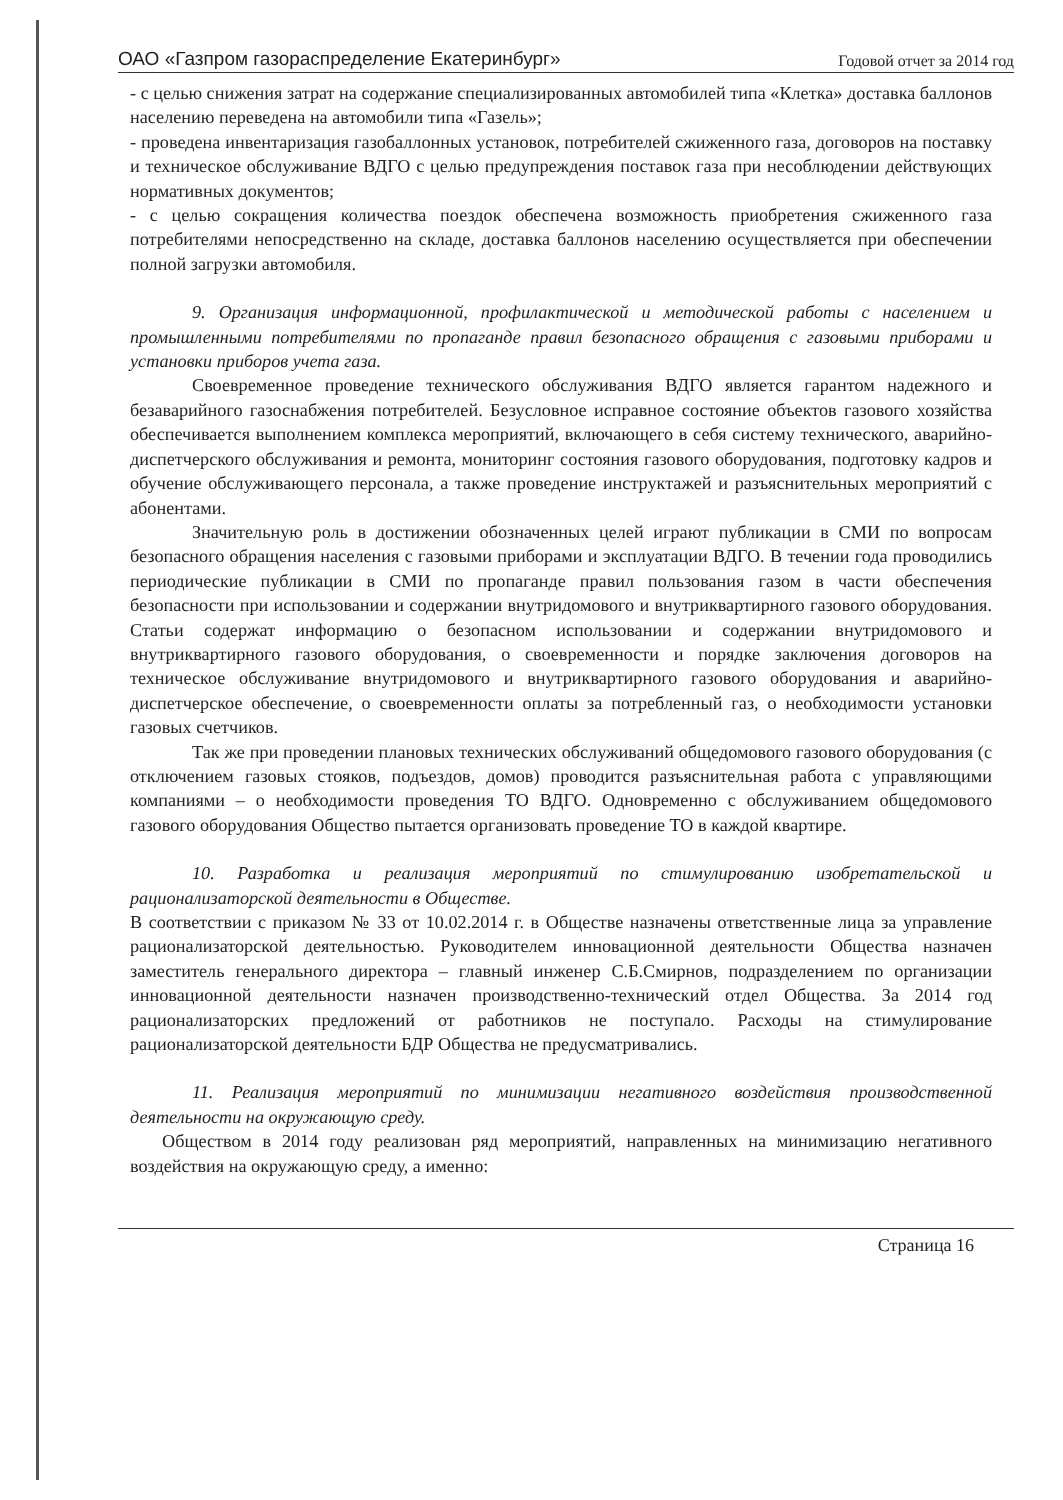ОАО «Газпром газораспределение Екатеринбург» Годовой отчет за 2014 год
- с целью снижения затрат на содержание специализированных автомобилей типа «Клетка» доставка баллонов населению переведена на автомобили типа «Газель»;
- проведена инвентаризация газобаллонных установок, потребителей сжиженного газа, договоров на поставку и техническое обслуживание ВДГО с целью предупреждения поставок газа при несоблюдении действующих нормативных документов;
- с целью сокращения количества поездок обеспечена возможность приобретения сжиженного газа потребителями непосредственно на складе, доставка баллонов населению осуществляется при обеспечении полной загрузки автомобиля.
9. Организация информационной, профилактической и методической работы с населением и промышленными потребителями по пропаганде правил безопасного обращения с газовыми приборами и установки приборов учета газа.
Своевременное проведение технического обслуживания ВДГО является гарантом надежного и безаварийного газоснабжения потребителей. Безусловное исправное состояние объектов газового хозяйства обеспечивается выполнением комплекса мероприятий, включающего в себя систему технического, аварийно-диспетчерского обслуживания и ремонта, мониторинг состояния газового оборудования, подготовку кадров и обучение обслуживающего персонала, а также проведение инструктажей и разъяснительных мероприятий с абонентами.
Значительную роль в достижении обозначенных целей играют публикации в СМИ по вопросам безопасного обращения населения с газовыми приборами и эксплуатации ВДГО. В течении года проводились периодические публикации в СМИ по пропаганде правил пользования газом в части обеспечения безопасности при использовании и содержании внутридомового и внутриквартирного газового оборудования. Статьи содержат информацию о безопасном использовании и содержании внутридомового и внутриквартирного газового оборудования, о своевременности и порядке заключения договоров на техническое обслуживание внутридомового и внутриквартирного газового оборудования и аварийно-диспетчерское обеспечение, о своевременности оплаты за потребленный газ, о необходимости установки газовых счетчиков.
Так же при проведении плановых технических обслуживаний общедомового газового оборудования (с отключением газовых стояков, подъездов, домов) проводится разъяснительная работа с управляющими компаниями – о необходимости проведения ТО ВДГО. Одновременно с обслуживанием общедомового газового оборудования Общество пытается организовать проведение ТО в каждой квартире.
10. Разработка и реализация мероприятий по стимулированию изобретательской и рационализаторской деятельности в Обществе.
В соответствии с приказом № 33 от 10.02.2014 г. в Обществе назначены ответственные лица за управление рационализаторской деятельностью. Руководителем инновационной деятельности Общества назначен заместитель генерального директора – главный инженер С.Б.Смирнов, подразделением по организации инновационной деятельности назначен производственно-технический отдел Общества. За 2014 год рационализаторских предложений от работников не поступало. Расходы на стимулирование рационализаторской деятельности БДР Общества не предусматривались.
11. Реализация мероприятий по минимизации негативного воздействия производственной деятельности на окружающую среду.
Обществом в 2014 году реализован ряд мероприятий, направленных на минимизацию негативного воздействия на окружающую среду, а именно:
Страница 16